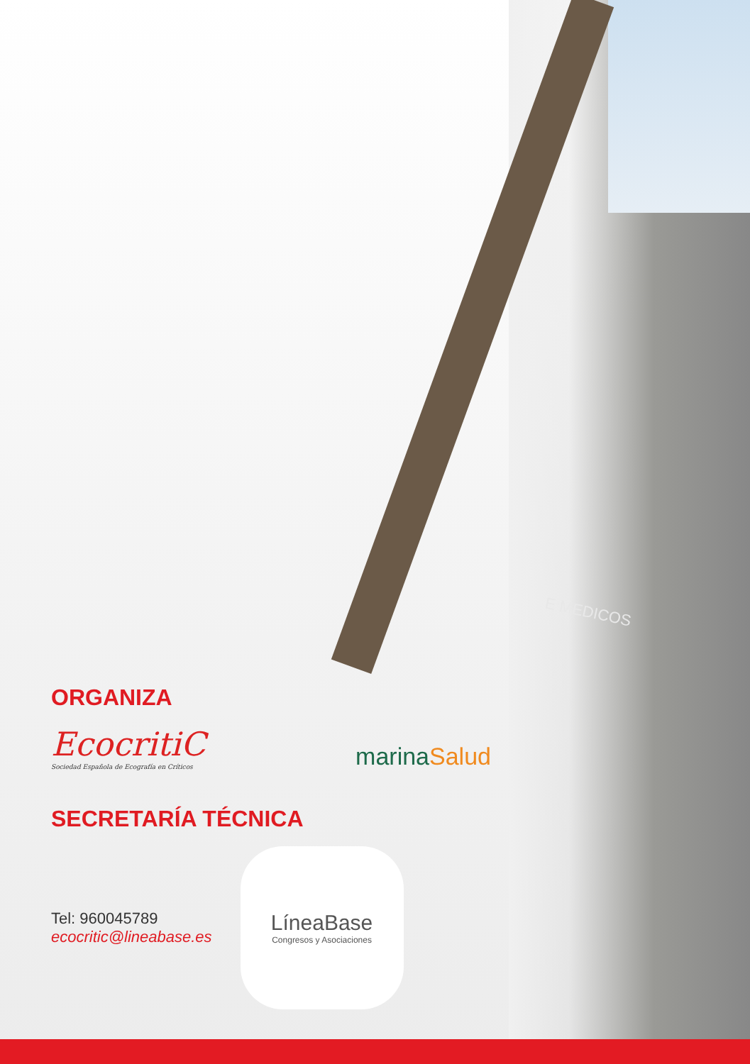E MEDICOS
ORGANIZA
EcocritiC
Sociedad Española de Ecografía en Críticos
marinaSalud
SECRETARÍA TÉCNICA
Tel: 960045789
ecocritic@lineabase.es
LíneaBase
Congresos y Asociaciones